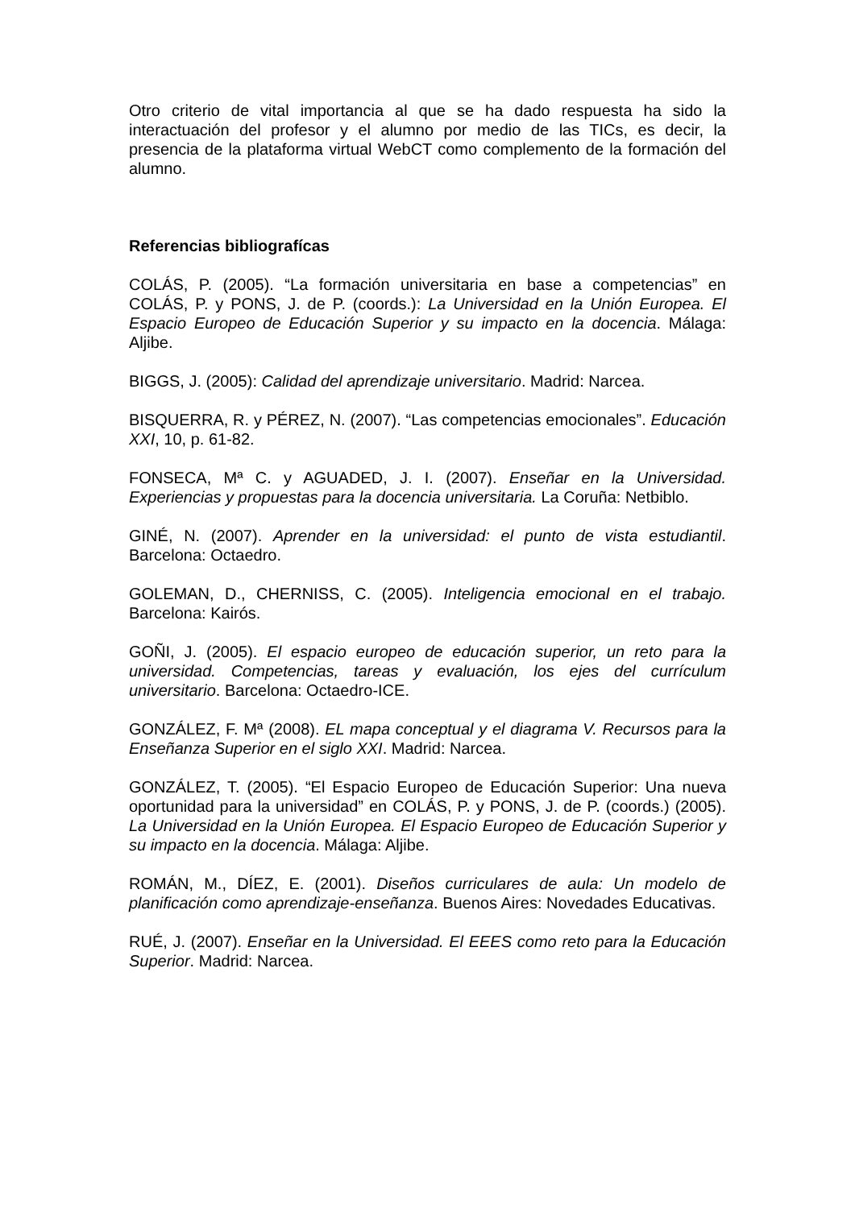Otro criterio de vital importancia al que se ha dado respuesta ha sido la interactuación del profesor y el alumno por medio de las TICs, es decir, la presencia de la plataforma virtual WebCT como complemento de la formación del alumno.
Referencias bibliografícas
COLÁS, P. (2005). “La formación universitaria en base a competencias” en COLÁS, P. y PONS, J. de P. (coords.): La Universidad en la Unión Europea. El Espacio Europeo de Educación Superior y su impacto en la docencia. Málaga: Aljibe.
BIGGS, J. (2005): Calidad del aprendizaje universitario. Madrid: Narcea.
BISQUERRA, R. y PÉREZ, N. (2007). “Las competencias emocionales”. Educación XXI, 10, p. 61-82.
FONSECA, Mª C. y AGUADED, J. I. (2007). Enseñar en la Universidad. Experiencias y propuestas para la docencia universitaria. La Coruña: Netbiblo.
GINÉ, N. (2007). Aprender en la universidad: el punto de vista estudiantil. Barcelona: Octaedro.
GOLEMAN, D., CHERNISS, C. (2005). Inteligencia emocional en el trabajo. Barcelona: Kairós.
GOÑI, J. (2005). El espacio europeo de educación superior, un reto para la universidad. Competencias, tareas y evaluación, los ejes del currículum universitario. Barcelona: Octaedro-ICE.
GONZÁLEZ, F. Mª (2008). EL mapa conceptual y el diagrama V. Recursos para la Enseñanza Superior en el siglo XXI. Madrid: Narcea.
GONZÁLEZ, T. (2005). “El Espacio Europeo de Educación Superior: Una nueva oportunidad para la universidad” en COLÁS, P. y PONS, J. de P. (coords.) (2005). La Universidad en la Unión Europea. El Espacio Europeo de Educación Superior y su impacto en la docencia. Málaga: Aljibe.
ROMÁN, M., DÍEZ, E. (2001). Diseños curriculares de aula: Un modelo de planificación como aprendizaje-enseñanza. Buenos Aires: Novedades Educativas.
RUÉ, J. (2007). Enseñar en la Universidad. El EEES como reto para la Educación Superior. Madrid: Narcea.